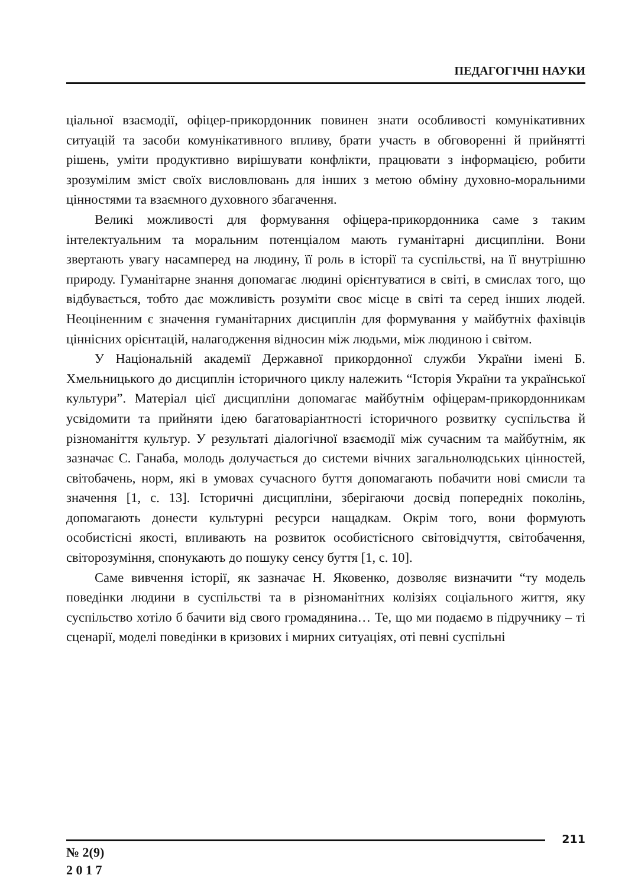ПЕДАГОГІЧНІ НАУКИ
ціальної взаємодії, офіцер-прикордонник повинен знати особливості комунікативних ситуацій та засоби комунікативного впливу, брати участь в обговоренні й прийнятті рішень, уміти продуктивно вирішувати конфлікти, працювати з інформацією, робити зрозумілим зміст своїх висловлювань для інших з метою обміну духовно-моральними цінностями та взаємного духовного збагачення.
Великі можливості для формування офіцера-прикордонника саме з таким інтелектуальним та моральним потенціалом мають гуманітарні дисципліни. Вони звертають увагу насамперед на людину, її роль в історії та суспільстві, на її внутрішню природу. Гуманітарне знання допомагає людині орієнтуватися в світі, в смислах того, що відбувається, тобто дає можливість розуміти своє місце в світі та серед інших людей. Неоціненним є значення гуманітарних дисциплін для формування у майбутніх фахівців ціннісних орієнтацій, налагодження відносин між людьми, між людиною і світом.
У Національній академії Державної прикордонної служби України імені Б. Хмельницького до дисциплін історичного циклу належить “Історія України та української культури”. Матеріал цієї дисципліни допомагає майбутнім офіцерам-прикордонникам усвідомити та прийняти ідею багатоваріантності історичного розвитку суспільства й різноманіття культур. У результаті діалогічної взаємодії між сучасним та майбутнім, як зазначає С. Ганаба, молодь долучається до системи вічних загальнолюдських цінностей, світобачень, норм, які в умовах сучасного буття допомагають побачити нові смисли та значення [1, с. 13]. Історичні дисципліни, зберігаючи досвід попередніх поколінь, допомагають донести культурні ресурси нащадкам. Окрім того, вони формують особистісні якості, впливають на розвиток особистісного світовідчуття, світобачення, світорозуміння, спонукають до пошуку сенсу буття [1, с. 10].
Саме вивчення історії, як зазначає Н. Яковенко, дозволяє визначити “ту модель поведінки людини в суспільстві та в різноманітних колізіях соціального життя, яку суспільство хотіло б бачити від свого громадянина… Те, що ми подаємо в підручнику – ті сценарії, моделі поведінки в кризових і мирних ситуаціях, оті певні суспільні
211
№ 2(9)
2 0 1 7